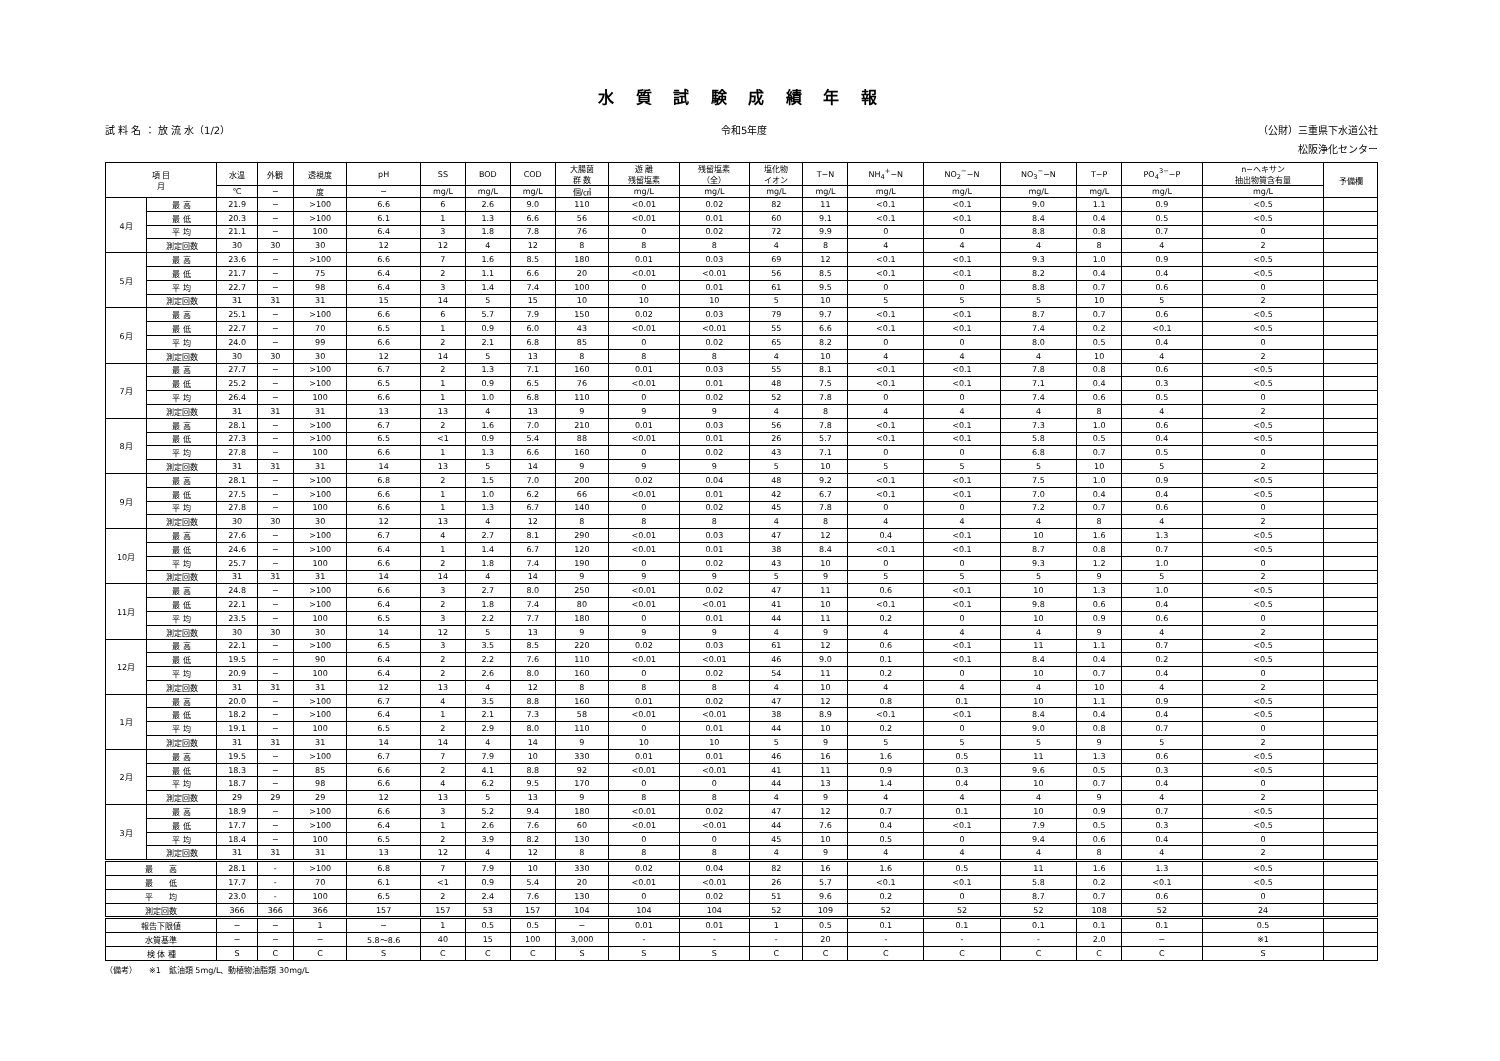水 質 試 験 成 績 年 報
試 料 名 ： 放 流 水（1/2） 令和5年度 （公財）三重県下水道公社
松阪浄化センター
| 項 目 月 | | 水温 | 外観 | 透視度 | pH | SS | BOD | COD | 大腸菌 群 数 | 遊 離 残留塩素 | 残留塩素 （全） | 塩化物 イオン | T−N | NH<sub>4</sub><sup>+</sup>−N | NO<sub>2</sub><sup>−</sup>−N | NO<sub>3</sub><sup>−</sup>−N | T−P | PO<sub>4</sub><sup>3−</sup>−P | n−ヘキサン 抽出物質含有量 | 予備欄 |
| --- | --- | --- | --- | --- | --- | --- | --- | --- | --- | --- | --- | --- | --- | --- | --- | --- | --- | --- | --- | --- |
| | | ℃ | − | 度 | − | mg/L | mg/L | mg/L | 個/㎤ | mg/L | mg/L | mg/L | mg/L | mg/L | mg/L | mg/L | mg/L | mg/L | mg/L | |
| 4月 | 最 高 | 21.9 | − | >100 | 6.6 | 6 | 2.6 | 9.0 | 110 | <0.01 | 0.02 | 82 | 11 | <0.1 | <0.1 | 9.0 | 1.1 | 0.9 | <0.5 | |
| | 最 低 | 20.3 | − | >100 | 6.1 | 1 | 1.3 | 6.6 | 56 | <0.01 | 0.01 | 60 | 9.1 | <0.1 | <0.1 | 8.4 | 0.4 | 0.5 | <0.5 | |
| | 平 均 | 21.1 | − | 100 | 6.4 | 3 | 1.8 | 7.8 | 76 | 0 | 0.02 | 72 | 9.9 | 0 | 0 | 8.8 | 0.8 | 0.7 | 0 | |
| | 測定回数 | 30 | 30 | 30 | 12 | 12 | 4 | 12 | 8 | 8 | 8 | 4 | 8 | 4 | 4 | 4 | 8 | 4 | 2 | |
| 5月 | 最 高 | 23.6 | − | >100 | 6.6 | 7 | 1.6 | 8.5 | 180 | 0.01 | 0.03 | 69 | 12 | <0.1 | <0.1 | 9.3 | 1.0 | 0.9 | <0.5 | |
| | 最 低 | 21.7 | − | 75 | 6.4 | 2 | 1.1 | 6.6 | 20 | <0.01 | <0.01 | 56 | 8.5 | <0.1 | <0.1 | 8.2 | 0.4 | 0.4 | <0.5 | |
| | 平 均 | 22.7 | − | 98 | 6.4 | 3 | 1.4 | 7.4 | 100 | 0 | 0.01 | 61 | 9.5 | 0 | 0 | 8.8 | 0.7 | 0.6 | 0 | |
| | 測定回数 | 31 | 31 | 31 | 15 | 14 | 5 | 15 | 10 | 10 | 10 | 5 | 10 | 5 | 5 | 5 | 10 | 5 | 2 | |
| 6月 | 最 高 | 25.1 | − | >100 | 6.6 | 6 | 5.7 | 7.9 | 150 | 0.02 | 0.03 | 79 | 9.7 | <0.1 | <0.1 | 8.7 | 0.7 | 0.6 | <0.5 | |
| | 最 低 | 22.7 | − | 70 | 6.5 | 1 | 0.9 | 6.0 | 43 | <0.01 | <0.01 | 55 | 6.6 | <0.1 | <0.1 | 7.4 | 0.2 | <0.1 | <0.5 | |
| | 平 均 | 24.0 | − | 99 | 6.6 | 2 | 2.1 | 6.8 | 85 | 0 | 0.02 | 65 | 8.2 | 0 | 0 | 8.0 | 0.5 | 0.4 | 0 | |
| | 測定回数 | 30 | 30 | 30 | 12 | 14 | 5 | 13 | 8 | 8 | 8 | 4 | 10 | 4 | 4 | 4 | 10 | 4 | 2 | |
| 7月 | 最 高 | 27.7 | − | >100 | 6.7 | 2 | 1.3 | 7.1 | 160 | 0.01 | 0.03 | 55 | 8.1 | <0.1 | <0.1 | 7.8 | 0.8 | 0.6 | <0.5 | |
| | 最 低 | 25.2 | − | >100 | 6.5 | 1 | 0.9 | 6.5 | 76 | <0.01 | 0.01 | 48 | 7.5 | <0.1 | <0.1 | 7.1 | 0.4 | 0.3 | <0.5 | |
| | 平 均 | 26.4 | − | 100 | 6.6 | 1 | 1.0 | 6.8 | 110 | 0 | 0.02 | 52 | 7.8 | 0 | 0 | 7.4 | 0.6 | 0.5 | 0 | |
| | 測定回数 | 31 | 31 | 31 | 13 | 13 | 4 | 13 | 9 | 9 | 9 | 4 | 8 | 4 | 4 | 4 | 8 | 4 | 2 | |
| 8月 | 最 高 | 28.1 | − | >100 | 6.7 | 2 | 1.6 | 7.0 | 210 | 0.01 | 0.03 | 56 | 7.8 | <0.1 | <0.1 | 7.3 | 1.0 | 0.6 | <0.5 | |
| | 最 低 | 27.3 | − | >100 | 6.5 | <1 | 0.9 | 5.4 | 88 | <0.01 | 0.01 | 26 | 5.7 | <0.1 | <0.1 | 5.8 | 0.5 | 0.4 | <0.5 | |
| | 平 均 | 27.8 | − | 100 | 6.6 | 1 | 1.3 | 6.6 | 160 | 0 | 0.02 | 43 | 7.1 | 0 | 0 | 6.8 | 0.7 | 0.5 | 0 | |
| | 測定回数 | 31 | 31 | 31 | 14 | 13 | 5 | 14 | 9 | 9 | 9 | 5 | 10 | 5 | 5 | 5 | 10 | 5 | 2 | |
| 9月 | 最 高 | 28.1 | − | >100 | 6.8 | 2 | 1.5 | 7.0 | 200 | 0.02 | 0.04 | 48 | 9.2 | <0.1 | <0.1 | 7.5 | 1.0 | 0.9 | <0.5 | |
| | 最 低 | 27.5 | − | >100 | 6.6 | 1 | 1.0 | 6.2 | 66 | <0.01 | 0.01 | 42 | 6.7 | <0.1 | <0.1 | 7.0 | 0.4 | 0.4 | <0.5 | |
| | 平 均 | 27.8 | − | 100 | 6.6 | 1 | 1.3 | 6.7 | 140 | 0 | 0.02 | 45 | 7.8 | 0 | 0 | 7.2 | 0.7 | 0.6 | 0 | |
| | 測定回数 | 30 | 30 | 30 | 12 | 13 | 4 | 12 | 8 | 8 | 8 | 4 | 8 | 4 | 4 | 4 | 8 | 4 | 2 | |
| 10月 | 最 高 | 27.6 | − | >100 | 6.7 | 4 | 2.7 | 8.1 | 290 | <0.01 | 0.03 | 47 | 12 | 0.4 | <0.1 | 10 | 1.6 | 1.3 | <0.5 | |
| | 最 低 | 24.6 | − | >100 | 6.4 | 1 | 1.4 | 6.7 | 120 | <0.01 | 0.01 | 38 | 8.4 | <0.1 | <0.1 | 8.7 | 0.8 | 0.7 | <0.5 | |
| | 平 均 | 25.7 | − | 100 | 6.6 | 2 | 1.8 | 7.4 | 190 | 0 | 0.02 | 43 | 10 | 0 | 0 | 9.3 | 1.2 | 1.0 | 0 | |
| | 測定回数 | 31 | 31 | 31 | 14 | 14 | 4 | 14 | 9 | 9 | 9 | 5 | 9 | 5 | 5 | 5 | 9 | 5 | 2 | |
| 11月 | 最 高 | 24.8 | − | >100 | 6.6 | 3 | 2.7 | 8.0 | 250 | <0.01 | 0.02 | 47 | 11 | 0.6 | <0.1 | 10 | 1.3 | 1.0 | <0.5 | |
| | 最 低 | 22.1 | − | >100 | 6.4 | 2 | 1.8 | 7.4 | 80 | <0.01 | <0.01 | 41 | 10 | <0.1 | <0.1 | 9.8 | 0.6 | 0.4 | <0.5 | |
| | 平 均 | 23.5 | − | 100 | 6.5 | 3 | 2.2 | 7.7 | 180 | 0 | 0.01 | 44 | 11 | 0.2 | 0 | 10 | 0.9 | 0.6 | 0 | |
| | 測定回数 | 30 | 30 | 30 | 14 | 12 | 5 | 13 | 9 | 9 | 9 | 4 | 9 | 4 | 4 | 4 | 9 | 4 | 2 | |
| 12月 | 最 高 | 22.1 | − | >100 | 6.5 | 3 | 3.5 | 8.5 | 220 | 0.02 | 0.03 | 61 | 12 | 0.6 | <0.1 | 11 | 1.1 | 0.7 | <0.5 | |
| | 最 低 | 19.5 | − | 90 | 6.4 | 2 | 2.2 | 7.6 | 110 | <0.01 | <0.01 | 46 | 9.0 | 0.1 | <0.1 | 8.4 | 0.4 | 0.2 | <0.5 | |
| | 平 均 | 20.9 | − | 100 | 6.4 | 2 | 2.6 | 8.0 | 160 | 0 | 0.02 | 54 | 11 | 0.2 | 0 | 10 | 0.7 | 0.4 | 0 | |
| | 測定回数 | 31 | 31 | 31 | 12 | 13 | 4 | 12 | 8 | 8 | 8 | 4 | 10 | 4 | 4 | 4 | 10 | 4 | 2 | |
| 1月 | 最 高 | 20.0 | − | >100 | 6.7 | 4 | 3.5 | 8.8 | 160 | 0.01 | 0.02 | 47 | 12 | 0.8 | 0.1 | 10 | 1.1 | 0.9 | <0.5 | |
| | 最 低 | 18.2 | − | >100 | 6.4 | 1 | 2.1 | 7.3 | 58 | <0.01 | <0.01 | 38 | 8.9 | <0.1 | <0.1 | 8.4 | 0.4 | 0.4 | <0.5 | |
| | 平 均 | 19.1 | − | 100 | 6.5 | 2 | 2.9 | 8.0 | 110 | 0 | 0.01 | 44 | 10 | 0.2 | 0 | 9.0 | 0.8 | 0.7 | 0 | |
| | 測定回数 | 31 | 31 | 31 | 14 | 14 | 4 | 14 | 9 | 10 | 10 | 5 | 9 | 5 | 5 | 5 | 9 | 5 | 2 | |
| 2月 | 最 高 | 19.5 | − | >100 | 6.7 | 7 | 7.9 | 10 | 330 | 0.01 | 0.01 | 46 | 16 | 1.6 | 0.5 | 11 | 1.3 | 0.6 | <0.5 | |
| | 最 低 | 18.3 | − | 85 | 6.6 | 2 | 4.1 | 8.8 | 92 | <0.01 | <0.01 | 41 | 11 | 0.9 | 0.3 | 9.6 | 0.5 | 0.3 | <0.5 | |
| | 平 均 | 18.7 | − | 98 | 6.6 | 4 | 6.2 | 9.5 | 170 | 0 | 0 | 44 | 13 | 1.4 | 0.4 | 10 | 0.7 | 0.4 | 0 | |
| | 測定回数 | 29 | 29 | 29 | 12 | 13 | 5 | 13 | 9 | 8 | 8 | 4 | 9 | 4 | 4 | 4 | 9 | 4 | 2 | |
| 3月 | 最 高 | 18.9 | − | >100 | 6.6 | 3 | 5.2 | 9.4 | 180 | <0.01 | 0.02 | 47 | 12 | 0.7 | 0.1 | 10 | 0.9 | 0.7 | <0.5 | |
| | 最 低 | 17.7 | − | >100 | 6.4 | 1 | 2.6 | 7.6 | 60 | <0.01 | <0.01 | 44 | 7.6 | 0.4 | <0.1 | 7.9 | 0.5 | 0.3 | <0.5 | |
| | 平 均 | 18.4 | − | 100 | 6.5 | 2 | 3.9 | 8.2 | 130 | 0 | 0 | 45 | 10 | 0.5 | 0 | 9.4 | 0.6 | 0.4 | 0 | |
| | 測定回数 | 31 | 31 | 31 | 13 | 12 | 4 | 12 | 8 | 8 | 8 | 4 | 9 | 4 | 4 | 4 | 8 | 4 | 2 | |
| 最 高 | | 28.1 | - | >100 | 6.8 | 7 | 7.9 | 10 | 330 | 0.02 | 0.04 | 82 | 16 | 1.6 | 0.5 | 11 | 1.6 | 1.3 | <0.5 | |
| 最 低 | | 17.7 | - | 70 | 6.1 | <1 | 0.9 | 5.4 | 20 | <0.01 | <0.01 | 26 | 5.7 | <0.1 | <0.1 | 5.8 | 0.2 | <0.1 | <0.5 | |
| 平 均 | | 23.0 | - | 100 | 6.5 | 2 | 2.4 | 7.6 | 130 | 0 | 0.02 | 51 | 9.6 | 0.2 | 0 | 8.7 | 0.7 | 0.6 | 0 | |
| 測定回数 | | 366 | 366 | 366 | 157 | 157 | 53 | 157 | 104 | 104 | 104 | 52 | 109 | 52 | 52 | 52 | 108 | 52 | 24 | |
| 報告下限値 | | − | − | 1 | − | 1 | 0.5 | 0.5 | − | 0.01 | 0.01 | 1 | 0.5 | 0.1 | 0.1 | 0.1 | 0.1 | 0.1 | 0.5 | |
| 水質基準 | | − | − | − | 5.8～8.6 | 40 | 15 | 100 | 3,000 | - | - | - | 20 | - | - | - | 2.0 | − | ※1 | |
| 検 体 種 | | S | C | C | S | C | C | C | S | S | S | C | C | C | C | C | C | C | S | |
（備考）　　※1　鉱油類 5mg/L、動植物油脂類 30mg/L